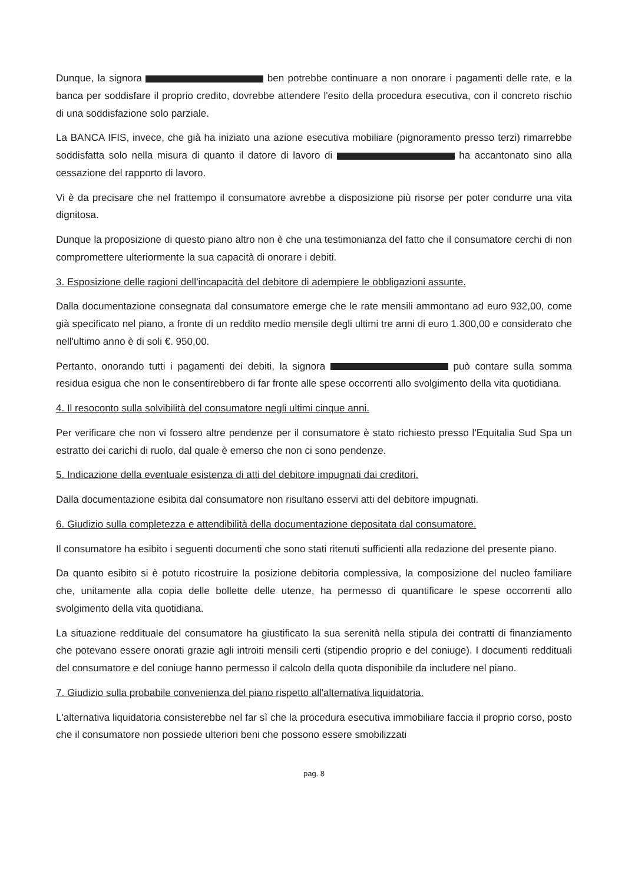Dunque, la signora ben potrebbe continuare a non onorare i pagamenti delle rate, e la banca per soddisfare il proprio credito, dovrebbe attendere l'esito della procedura esecutiva, con il concreto rischio di una soddisfazione solo parziale.
La BANCA IFIS, invece, che già ha iniziato una azione esecutiva mobiliare (pignoramento presso terzi) rimarrebbe soddisfatta solo nella misura di quanto il datore di lavoro di ha accantonato sino alla cessazione del rapporto di lavoro.
Vi è da precisare che nel frattempo il consumatore avrebbe a disposizione più risorse per poter condurre una vita dignitosa.
Dunque la proposizione di questo piano altro non è che una testimonianza del fatto che il consumatore cerchi di non compromettere ulteriormente la sua capacità di onorare i debiti.
3. Esposizione delle ragioni dell'incapacità del debitore di adempiere le obbligazioni assunte.
Dalla documentazione consegnata dal consumatore emerge che le rate mensili ammontano ad euro 932,00, come già specificato nel piano, a fronte di un reddito medio mensile degli ultimi tre anni di euro 1.300,00 e considerato che nell'ultimo anno è di soli €. 950,00.
Pertanto, onorando tutti i pagamenti dei debiti, la signora può contare sulla somma residua esigua che non le consentirebbero di far fronte alle spese occorrenti allo svolgimento della vita quotidiana.
4. Il resoconto sulla solvibilità del consumatore negli ultimi cinque anni.
Per verificare che non vi fossero altre pendenze per il consumatore è stato richiesto presso l'Equitalia Sud Spa un estratto dei carichi di ruolo, dal quale è emerso che non ci sono pendenze.
5. Indicazione della eventuale esistenza di atti del debitore impugnati dai creditori.
Dalla documentazione esibita dal consumatore non risultano esservi atti del debitore impugnati.
6. Giudizio sulla completezza e attendibilità della documentazione depositata dal consumatore.
Il consumatore ha esibito i seguenti documenti che sono stati ritenuti sufficienti alla redazione del presente piano.
Da quanto esibito si è potuto ricostruire la posizione debitoria complessiva, la composizione del nucleo familiare che, unitamente alla copia delle bollette delle utenze, ha permesso di quantificare le spese occorrenti allo svolgimento della vita quotidiana.
La situazione reddituale del consumatore ha giustificato la sua serenità nella stipula dei contratti di finanziamento che potevano essere onorati grazie agli introiti mensili certi (stipendio proprio e del coniuge). I documenti reddituali del consumatore e del coniuge hanno permesso il calcolo della quota disponibile da includere nel piano.
7. Giudizio sulla probabile convenienza del piano rispetto all'alternativa liquidatoria.
L'alternativa liquidatoria consisterebbe nel far sì che la procedura esecutiva immobiliare faccia il proprio corso, posto che il consumatore non possiede ulteriori beni che possono essere smobilizzati
pag. 8